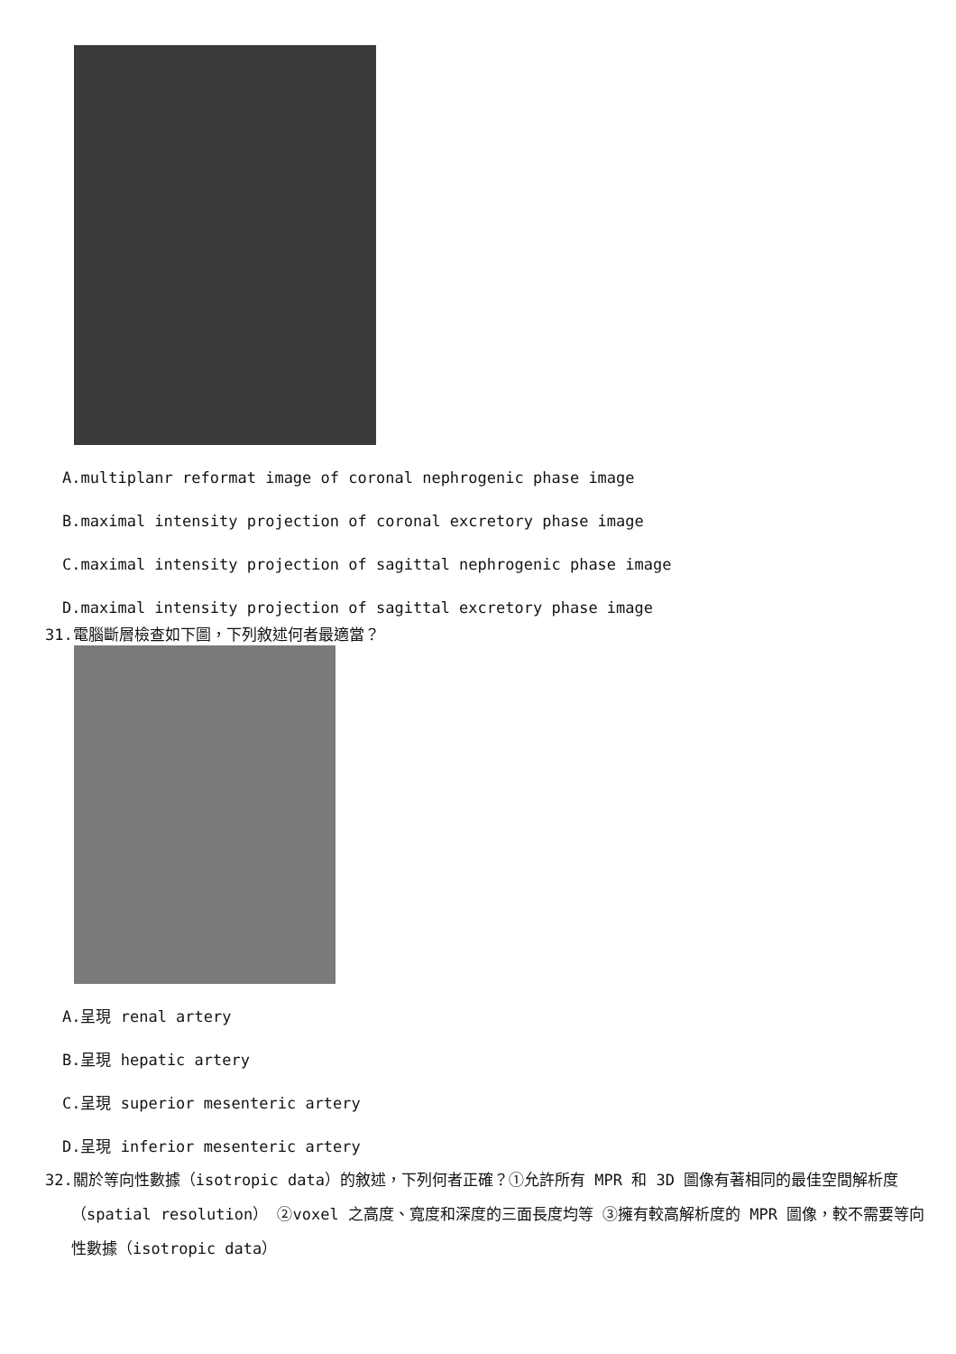A.multiplanr reformat image of coronal nephrogenic phase image
B.maximal intensity projection of coronal excretory phase image
C.maximal intensity projection of sagittal nephrogenic phase image
D.maximal intensity projection of sagittal excretory phase image
31.電腦斷層檢查如下圖，下列敘述何者最適當？
A.呈現 renal artery
B.呈現 hepatic artery
C.呈現 superior mesenteric artery
D.呈現 inferior mesenteric artery
32.關於等向性數據（isotropic data）的敘述，下列何者正確？①允許所有 MPR 和 3D 圖像有著相同的最佳空間解析度（spatial resolution） ②voxel 之高度、寬度和深度的三面長度均等 ③擁有較高解析度的 MPR 圖像，較不需要等向性數據（isotropic data）